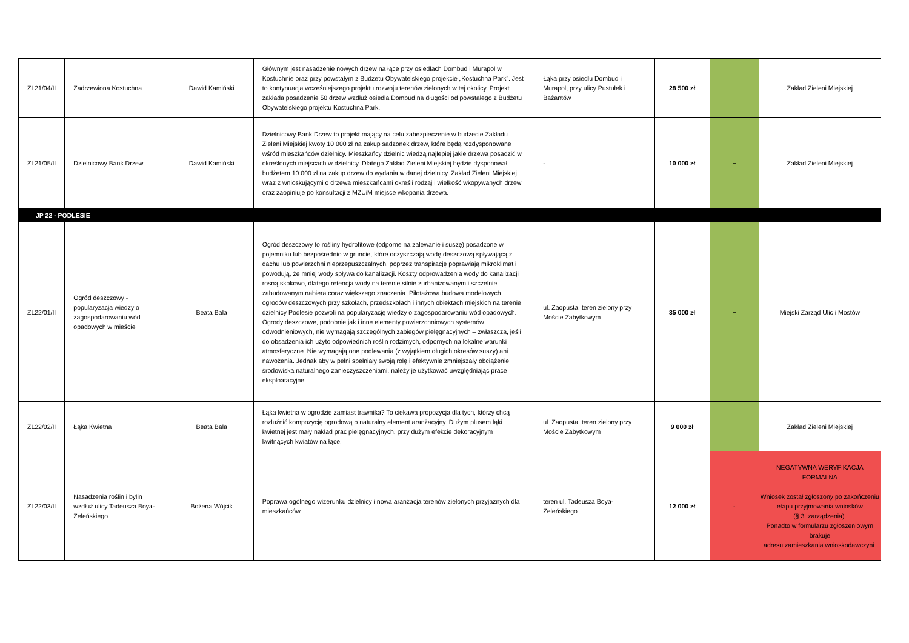| ZL21/04/II | Zadrzewiona Kostuchna | Dawid Kamiński | Głównym jest nasadzenie nowych drzew na łące przy osiedlach Dombud i Murapol w Kostuchnie oraz przy powstałym z Budżetu Obywatelskiego projekcie „Kostuchna Park”. Jest to kontynuacja wcześniejszego projektu rozwoju terenów zielonych w tej okolicy. Projekt zakłada posadzenie 50 drzew wzdłuż osiedla Dombud na długości od powstałego z Budżetu Obywatelskiego projektu Kostuchna Park. | Łąka przy osiedlu Dombud i Murapol, przy ulicy Pustułek i Bażantów | 28 500 zł | + | Zakład Zieleni Miejskiej |
| ZL21/05/II | Dzielnicowy Bank Drzew | Dawid Kamiński | Dzielnicowy Bank Drzew to projekt mający na celu zabezpieczenie w budżecie Zakładu Zieleni Miejskiej kwoty 10 000 zł na zakup sadzonek drzew, które będą rozdysponowane wśród mieszkańców dzielnicy. Mieszkańcy dzielnic wiedzą najlepiej jakie drzewa posadzić w określonych miejscach w dzielnicy. Dlatego Zakład Zieleni Miejskiej będzie dysponował budżetem 10 000 zł na zakup drzew do wydania w danej dzielnicy. Zakład Zieleni Miejskiej wraz z wnioskującymi o drzewa mieszkańcami określi rodzaj i wielkość wkopywanych drzew oraz zaopiniuje po konsultacji z MZUiM miejsce wkopania drzewa. | - | 10 000 zł | + | Zakład Zieleni Miejskiej |
| JP 22 - PODLESIE | | | | | | | |
| ZL22/01/II | Ogród deszczowy - popularyzacja wiedzy o zagospodarowaniu wód opadowych w mieście | Beata Bala | Ogród deszczowy to rośliny hydrofitowe (odporne na zalewanie i suszę) posadzone w pojemniku lub bezpośrednio w gruncie, które oczyszczają wodę deszczową spływającą z dachu lub powierzchni nieprzepuszczalnych, poprzez transpirację poprawiają mikroklimat i powodują, że mniej wody spływa do kanalizacji. Koszty odprowadzenia wody do kanalizacji rosną skokowo, dlatego retencja wody na terenie silnie zurbanizowanym i szczelnie zabudowanym nabiera coraz większego znaczenia. Pilotażowa budowa modelowych ogrodów deszczowych przy szkołach, przedszkolach i innych obiektach miejskich na terenie dzielnicy Podlesie pozwoli na popularyzację wiedzy o zagospodarowaniu wód opadowych. Ogrody deszczowe, podobnie jak i inne elementy powierzchniowych systemów odwodnieniowych, nie wymagają szczególnych zabiegów pielęgnacyjnych – zwłaszcza, jeśli do obsadzenia ich użyto odpowiednich roślin rodzimych, odpornych na lokalne warunki atmosferyczne. Nie wymagają one podlewania (z wyjątkiem długich okresów suszy) ani nawożenia. Jednak aby w pełni spełniały swoją rolę i efektywnie zmniejszały obciążenie środowiska naturalnego zanieczyszczeniami, należy je użytkować uwzględniając prace eksploatacyjne. | ul. Zaopusta, teren zielony przy Moście Zabytkowym | 35 000 zł | + | Miejski Zarząd Ulic i Mostów |
| ZL22/02/II | Łąka Kwietna | Beata Bala | Łąka kwietna w ogrodzie zamiast trawnika? To ciekawa propozycja dla tych, którzy chcą rozluźnić kompozycję ogrodową o naturalny element aranżacyjny. Dużym plusem łąki kwietnej jest mały nakład prac pielęgnacyjnych, przy dużym efekcie dekoracyjnym kwitnących kwiatów na łące. | ul. Zaopusta, teren zielony przy Moście Zabytkowym | 9 000 zł | + | Zakład Zieleni Miejskiej |
| ZL22/03/II | Nasadzenia roślin i bylin wzdłuż ulicy Tadeusza Boya-Żeleńskiego | Bożena Wójcik | Poprawa ogólnego wizerunku dzielnicy i nowa aranżacja terenów zielonych przyjaznych dla mieszkańców. | teren ul. Tadeusza Boya-Żeleńskiego | 12 000 zł | - | NEGATYWNA WERYFIKACJA FORMALNA Wniosek został zgłoszony po zakończeniu etapu przyjmowania wniosków (§ 3. zarządzenia). Ponadto w formularzu zgłoszeniowym brakuje adresu zamieszkania wnioskodawczyni. |